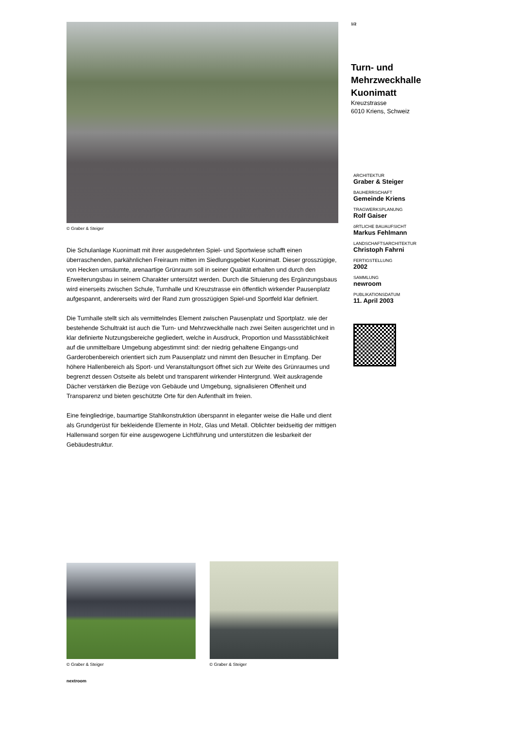© Graber & Steiger
Die Schulanlage Kuonimatt mit ihrer ausgedehnten Spiel- und Sportwiese schafft einen überraschenden, parkähnlichen Freiraum mitten im Siedlungsgebiet Kuonimatt. Dieser grosszügige, von Hecken umsäumte, arenaartige Grünraum soll in seiner Qualität erhalten und durch den Erweiterungsbau in seinem Charakter untersützt werden. Durch die Situierung des Ergänzungsbaus wird einerseits zwischen Schule, Turnhalle und Kreuzstrasse ein öffentlich wirkender Pausenplatz aufgespannt, andererseits wird der Rand zum grosszügigen Spiel-und Sportfeld klar definiert.
Die Turnhalle stellt sich als vermittelndes Element zwischen Pausenplatz und Sportplatz. wie der bestehende Schultrakt ist auch die Turn- und Mehrzweckhalle nach zwei Seiten ausgerichtet und in klar definierte Nutzungsbereiche gegliedert, welche in Ausdruck, Proportion und Massstäblichkeit auf die unmittelbare Umgebung abgestimmt sind: der niedrig gehaltene Eingangs-und Garderobenbereich orientiert sich zum Pausenplatz und nimmt den Besucher in Empfang. Der höhere Hallenbereich als Sport- und Veranstaltungsort öffnet sich zur Weite des Grünraumes und begrenzt dessen Ostseite als belebt und transparent wirkender Hintergrund. Weit auskragende Dächer verstärken die Bezüge von Gebäude und Umgebung, signalisieren Offenheit und Transparenz und bieten geschützte Orte für den Aufenthalt im freien.
Eine feingliedrige, baumartige Stahlkonstruktion überspannt in eleganter weise die Halle und dient als Grundgerüst für bekleidende Elemente in Holz, Glas und Metall. Oblichter beidseitig der mittigen Hallenwand sorgen für eine ausgewogene Lichtführung und unterstützen die lesbarkeit der Gebäudestruktur.
© Graber & Steiger © Graber & Steiger
nextroom
1/2
Turn- und
Mehrzweckhalle
Kuonimatt
Kreuzstrasse
6010 Kriens, Schweiz
ARCHITEKTUR
Graber & Steiger
BAUHERRSCHAFT
Gemeinde Kriens
TRAGWERKSPLANUNG
Rolf Gaiser
öRTLICHE BAUAUFSICHT
Markus Fehlmann
LANDSCHAFTSARCHITEKTUR
Christoph Fahrni
FERTIGSTELLUNG
2002
SAMMLUNG
newroom
PUBLIKATIONSDATUM
11. April 2003